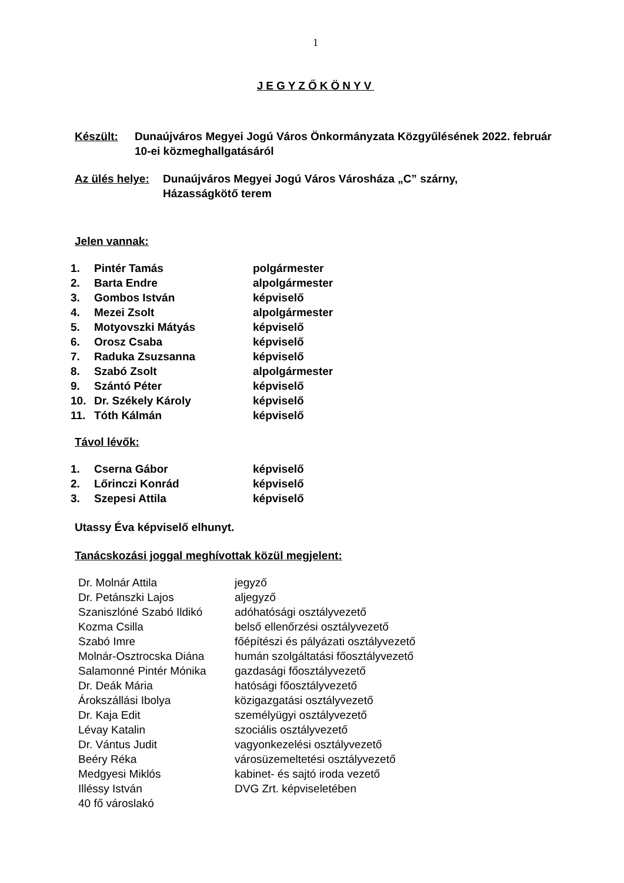1
JEGYZŐKÖNYV
Készült: Dunaújváros Megyei Jogú Város Önkormányzata Közgyűlésének 2022. február 10-ei közmeghallgatásáról
Az ülés helye:
Dunaújváros Megyei Jogú Város Városháza „C” szárny,
Házasságkötő terem
Jelen vannak:
| 1. | Pintér Tamás | polgármester |
| 2. | Barta Endre | alpolgármester |
| 3. | Gombos István | képviselő |
| 4. | Mezei Zsolt | alpolgármester |
| 5. | Motyovszki Mátyás | képviselő |
| 6. | Orosz Csaba | képviselő |
| 7. | Raduka Zsuzsanna | képviselő |
| 8. | Szabó Zsolt | alpolgármester |
| 9. | Szántó Péter | képviselő |
| 10. | Dr. Székely Károly | képviselő |
| 11. | Tóth Kálmán | képviselő |
Távol lévők:
| 1. | Cserna Gábor | képviselő |
| 2. | Lőrinczi Konrád | képviselő |
| 3. | Szepesi Attila | képviselő |
Utassy Éva képviselő elhunyt.
Tanácskozási joggal meghívottak közül megjelent:
| Dr. Molnár Attila | jegyző |
| Dr. Petánszki Lajos | aljegyző |
| Szaniszlóné Szabó Ildikó | adóhatósági osztályvezető |
| Kozma Csilla | belső ellenőrzési osztályvezető |
| Szabó Imre | főépítészi és pályázati osztályvezető |
| Molnár-Osztrocska Diána | humán szolgáltatási főosztályvezető |
| Salamonné Pintér Mónika | gazdasági főosztályvezető |
| Dr. Deák Mária | hatósági főosztályvezető |
| Árokszállási Ibolya | közigazgatási osztályvezető |
| Dr. Kaja Edit | személyügyi osztályvezető |
| Lévay Katalin | szociális osztályvezető |
| Dr. Vántus Judit | vagyonkezelési osztályvezető |
| Beéry Réka | városüzemeltetési osztályvezető |
| Medgyesi Miklós | kabinet- és sajtó iroda vezető |
| Illéssy István | DVG Zrt. képviseletében |
| 40 fő városlakó | |